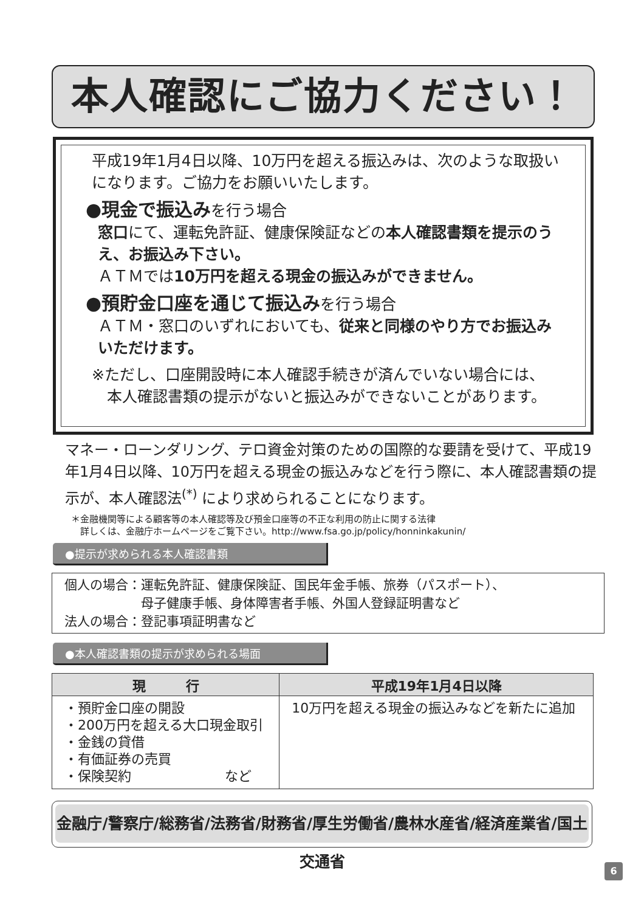本人確認にご協力ください！
平成19年1月4日以降、10万円を超える振込みは、次のような取扱いになります。ご協力をお願いいたします。
●現金で振込みを行う場合
窓口にて、運転免許証、健康保険証などの本人確認書類を提示のうえ、お振込み下さい。
ＡＴＭでは10万円を超える現金の振込みができません。
●預貯金口座を通じて振込みを行う場合
ＡＴＭ・窓口のいずれにおいても、従来と同様のやり方でお振込みいただけます。
※ただし、口座開設時に本人確認手続きが済んでいない場合には、
　本人確認書類の提示がないと振込みができないことがあります。
マネー・ローンダリング、テロ資金対策のための国際的な要請を受けて、平成19年1月4日以降、10万円を超える現金の振込みなどを行う際に、本人確認書類の提示が、本人確認法<sup>(*)</sup> により求められることになります。
＊金融機関等による顧客等の本人確認等及び預金口座等の不正な利用の防止に関する法律
　詳しくは、金融庁ホームページをご覧下さい。http://www.fsa.go.jp/policy/honninkakunin/
●提示が求められる本人確認書類
個人の場合：運転免許証、健康保険証、国民年金手帳、旅券（パスポート）、
　　　　　　母子健康手帳、身体障害者手帳、外国人登録証明書など
法人の場合：登記事項証明書など
●本人確認書類の提示が求められる場面
| 現 行 | 平成19年1月4日以降 |
| --- | --- |
| ・預貯金口座の開設 ・200万円を超える大口現金取引 ・金銭の貸借 ・有価証券の売買 ・保険契約 など | 10万円を超える現金の振込みなどを新たに追加 |
金融庁/警察庁/総務省/法務省/財務省/厚生労働省/農林水産省/経済産業省/国土交通省
6